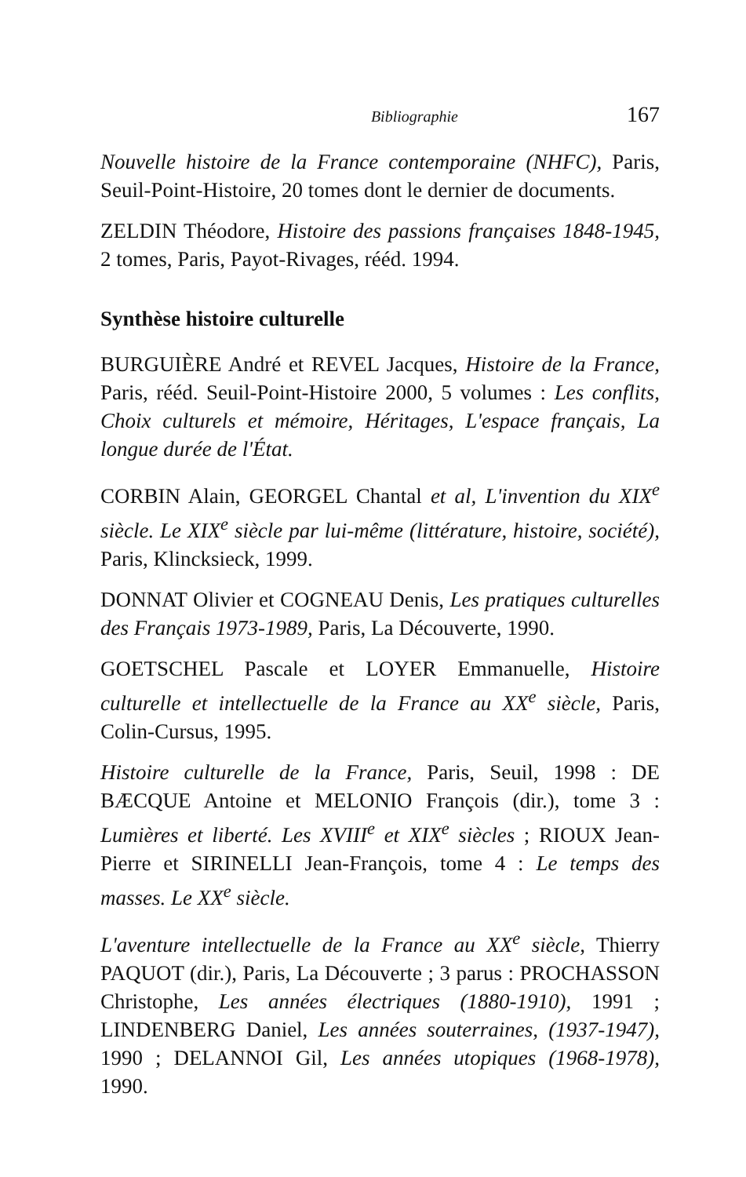Bibliographie 167
Nouvelle histoire de la France contemporaine (NHFC), Paris, Seuil-Point-Histoire, 20 tomes dont le dernier de documents.
ZELDIN Théodore, Histoire des passions françaises 1848-1945, 2 tomes, Paris, Payot-Rivages, rééd. 1994.
Synthèse histoire culturelle
BURGUIÈRE André et REVEL Jacques, Histoire de la France, Paris, rééd. Seuil-Point-Histoire 2000, 5 volumes : Les conflits, Choix culturels et mémoire, Héritages, L'espace français, La longue durée de l'État.
CORBIN Alain, GEORGEL Chantal et al, L'invention du XIX<sup>e</sup> siècle. Le XIX<sup>e</sup> siècle par lui-même (littérature, histoire, société), Paris, Klincksieck, 1999.
DONNAT Olivier et COGNEAU Denis, Les pratiques culturelles des Français 1973-1989, Paris, La Découverte, 1990.
GOETSCHEL Pascale et LOYER Emmanuelle, Histoire culturelle et intellectuelle de la France au XX<sup>e</sup> siècle, Paris, Colin-Cursus, 1995.
Histoire culturelle de la France, Paris, Seuil, 1998 : DE BÆCQUE Antoine et MELONIO François (dir.), tome 3 : Lumières et liberté. Les XVIII<sup>e</sup> et XIX<sup>e</sup> siècles ; RIOUX Jean-Pierre et SIRINELLI Jean-François, tome 4 : Le temps des masses. Le XX<sup>e</sup> siècle.
L'aventure intellectuelle de la France au XX<sup>e</sup> siècle, Thierry PAQUOT (dir.), Paris, La Découverte ; 3 parus : PROCHASSON Christophe, Les années électriques (1880-1910), 1991 ; LINDENBERG Daniel, Les années souterraines, (1937-1947), 1990 ; DELANNOI Gil, Les années utopiques (1968-1978), 1990.